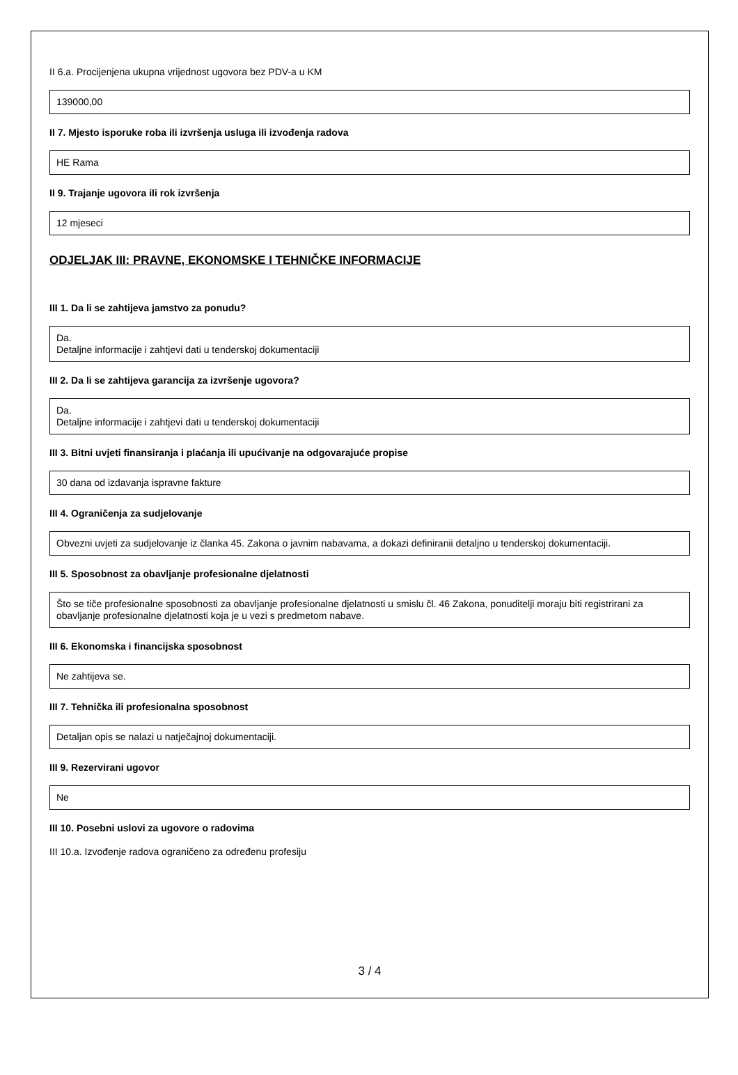II 6.a. Procijenjena ukupna vrijednost ugovora bez PDV-a u KM
139000,00
II 7. Mjesto isporuke roba ili izvršenja usluga ili izvođenja radova
HE Rama
II 9. Trajanje ugovora ili rok izvršenja
12 mjeseci
ODJELJAK III: PRAVNE, EKONOMSKE I TEHNIČKE INFORMACIJE
III 1. Da li se zahtijeva jamstvo za ponudu?
Da.
Detaljne informacije i zahtjevi dati u tenderskoj dokumentaciji
III 2. Da li se zahtijeva garancija za izvršenje ugovora?
Da.
Detaljne informacije i zahtjevi dati u tenderskoj dokumentaciji
III 3. Bitni uvjeti finansiranja i plaćanja ili upućivanje na odgovarajuće propise
30 dana od izdavanja ispravne fakture
III 4. Ograničenja za sudjelovanje
Obvezni uvjeti za sudjelovanje iz članka 45. Zakona o javnim nabavama, a dokazi definiranii detaljno u tenderskoj dokumentaciji.
III 5. Sposobnost za obavljanje profesionalne djelatnosti
Što se tiče profesionalne sposobnosti za obavljanje profesionalne djelatnosti u smislu čl. 46 Zakona, ponuditelji moraju biti registrirani za obavljanje profesionalne djelatnosti koja je u vezi s predmetom nabave.
III 6. Ekonomska i financijska sposobnost
Ne zahtijeva se.
III 7. Tehnička ili profesionalna sposobnost
Detaljan opis se nalazi u natječajnoj dokumentaciji.
III 9. Rezervirani ugovor
Ne
III 10. Posebni uslovi za ugovore o radovima
III 10.a. Izvođenje radova ograničeno za određenu profesiju
3 / 4